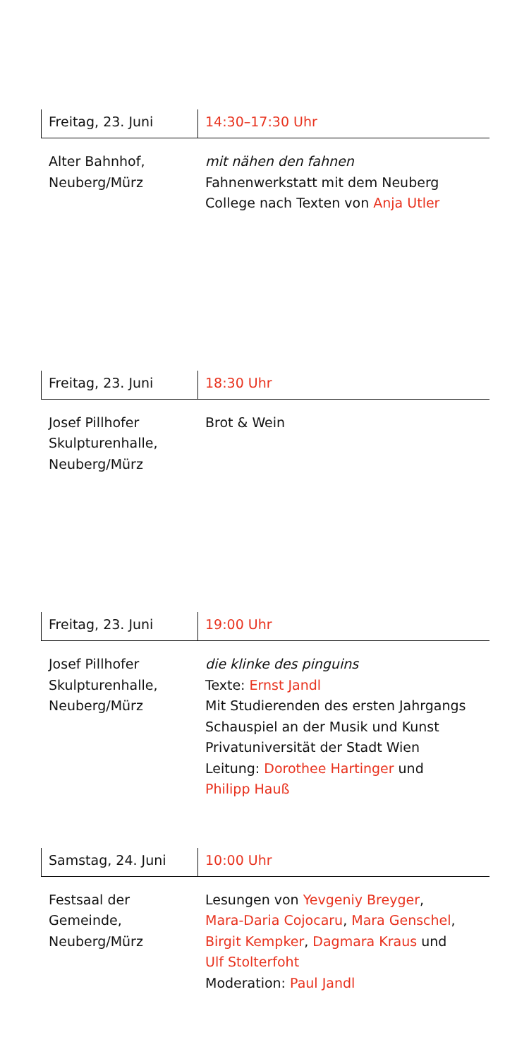Freitag, 23. Juni 14:30–17:30 Uhr
Alter Bahnhof,
Neuberg/Mürz
mit nähen den fahnen
Fahnenwerkstatt mit dem Neuberg
College nach Texten von Anja Utler
Freitag, 23. Juni 18:30 Uhr
Josef Pillhofer
Skulpturenhalle,
Neuberg/Mürz
Brot & Wein
Freitag, 23. Juni 19:00 Uhr
Josef Pillhofer
Skulpturenhalle,
Neuberg/Mürz
die klinke des pinguins
Texte: Ernst Jandl
Mit Studierenden des ersten Jahrgangs
Schauspiel an der Musik und Kunst
Privatuniversität der Stadt Wien
Leitung: Dorothee Hartinger und
Philipp Hauß
Samstag, 24. Juni 10:00 Uhr
Festsaal der
Gemeinde,
Neuberg/Mürz
Lesungen von Yevgeniy Breyger,
Mara-Daria Cojocaru, Mara Genschel,
Birgit Kempker, Dagmara Kraus und
Ulf Stolterfoht
Moderation: Paul Jandl